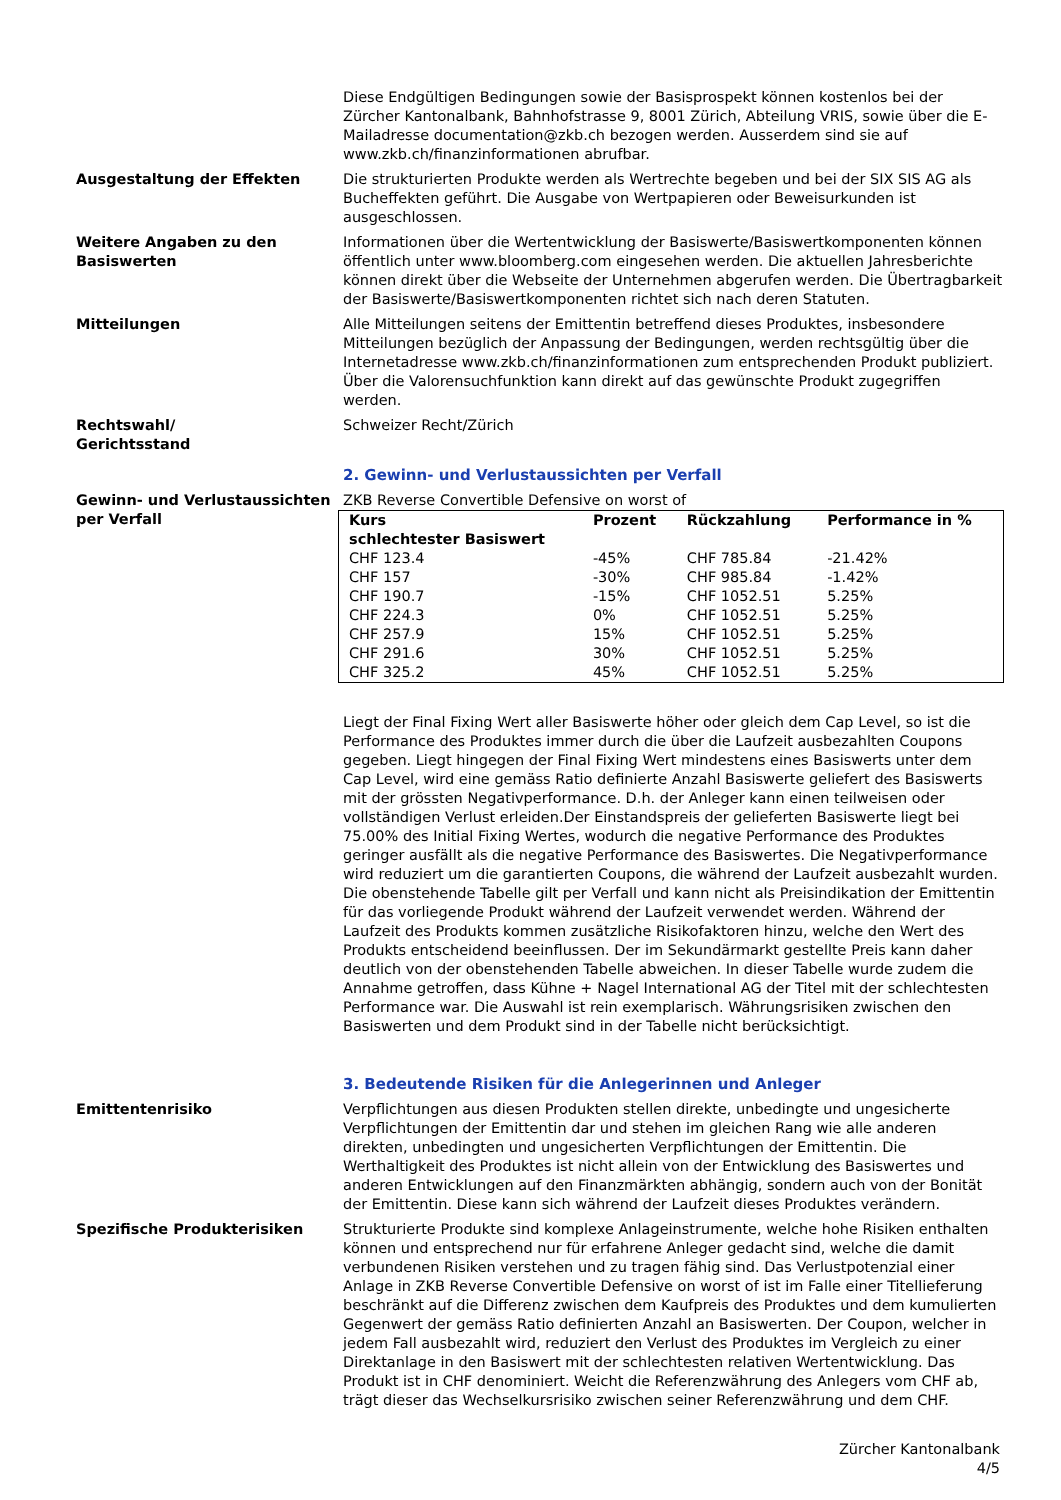Diese Endgültigen Bedingungen sowie der Basisprospekt können kostenlos bei der Zürcher Kantonalbank, Bahnhofstrasse 9, 8001 Zürich, Abteilung VRIS, sowie über die E-Mailadresse documentation@zkb.ch bezogen werden. Ausserdem sind sie auf www.zkb.ch/finanzinformationen abrufbar.
Ausgestaltung der Effekten Die strukturierten Produkte werden als Wertrechte begeben und bei der SIX SIS AG als Bucheffekten geführt. Die Ausgabe von Wertpapieren oder Beweisurkunden ist ausgeschlossen.
Weitere Angaben zu den Basiswerten
Informationen über die Wertentwicklung der Basiswerte/Basiswertkomponenten können öffentlich unter www.bloomberg.com eingesehen werden. Die aktuellen Jahresberichte können direkt über die Webseite der Unternehmen abgerufen werden. Die Übertragbarkeit der Basiswerte/Basiswertkomponenten richtet sich nach deren Statuten.
Mitteilungen Alle Mitteilungen seitens der Emittentin betreffend dieses Produktes, insbesondere Mitteilungen bezüglich der Anpassung der Bedingungen, werden rechtsgültig über die Internetadresse www.zkb.ch/finanzinformationen zum entsprechenden Produkt publiziert. Über die Valorensuchfunktion kann direkt auf das gewünschte Produkt zugegriffen werden.
Rechtswahl/
Gerichtsstand
Schweizer Recht/Zürich
2. Gewinn- und Verlustaussichten per Verfall
Gewinn- und Verlustaussichten per Verfall
ZKB Reverse Convertible Defensive on worst of
| Kurs schlechtester Basiswert | Prozent | Rückzahlung | Performance in % |
| --- | --- | --- | --- |
| CHF 123.4 | -45% | CHF 785.84 | -21.42% |
| CHF 157 | -30% | CHF 985.84 | -1.42% |
| CHF 190.7 | -15% | CHF 1052.51 | 5.25% |
| CHF 224.3 | 0% | CHF 1052.51 | 5.25% |
| CHF 257.9 | 15% | CHF 1052.51 | 5.25% |
| CHF 291.6 | 30% | CHF 1052.51 | 5.25% |
| CHF 325.2 | 45% | CHF 1052.51 | 5.25% |
Liegt der Final Fixing Wert aller Basiswerte höher oder gleich dem Cap Level, so ist die Performance des Produktes immer durch die über die Laufzeit ausbezahlten Coupons gegeben. Liegt hingegen der Final Fixing Wert mindestens eines Basiswerts unter dem Cap Level, wird eine gemäss Ratio definierte Anzahl Basiswerte geliefert des Basiswerts mit der grössten Negativperformance. D.h. der Anleger kann einen teilweisen oder vollständigen Verlust erleiden.Der Einstandspreis der gelieferten Basiswerte liegt bei 75.00% des Initial Fixing Wertes, wodurch die negative Performance des Produktes geringer ausfällt als die negative Performance des Basiswertes. Die Negativperformance wird reduziert um die garantierten Coupons, die während der Laufzeit ausbezahlt wurden.
Die obenstehende Tabelle gilt per Verfall und kann nicht als Preisindikation der Emittentin für das vorliegende Produkt während der Laufzeit verwendet werden. Während der Laufzeit des Produkts kommen zusätzliche Risikofaktoren hinzu, welche den Wert des Produkts entscheidend beeinflussen. Der im Sekundärmarkt gestellte Preis kann daher deutlich von der obenstehenden Tabelle abweichen. In dieser Tabelle wurde zudem die Annahme getroffen, dass Kühne + Nagel International AG der Titel mit der schlechtesten Performance war. Die Auswahl ist rein exemplarisch. Währungsrisiken zwischen den Basiswerten und dem Produkt sind in der Tabelle nicht berücksichtigt.
3. Bedeutende Risiken für die Anlegerinnen und Anleger
Emittentenrisiko Verpflichtungen aus diesen Produkten stellen direkte, unbedingte und ungesicherte Verpflichtungen der Emittentin dar und stehen im gleichen Rang wie alle anderen direkten, unbedingten und ungesicherten Verpflichtungen der Emittentin. Die Werthaltigkeit des Produktes ist nicht allein von der Entwicklung des Basiswertes und anderen Entwicklungen auf den Finanzmärkten abhängig, sondern auch von der Bonität der Emittentin. Diese kann sich während der Laufzeit dieses Produktes verändern.
Spezifische Produkterisiken Strukturierte Produkte sind komplexe Anlageinstrumente, welche hohe Risiken enthalten können und entsprechend nur für erfahrene Anleger gedacht sind, welche die damit verbundenen Risiken verstehen und zu tragen fähig sind. Das Verlustpotenzial einer Anlage in ZKB Reverse Convertible Defensive on worst of ist im Falle einer Titellieferung beschränkt auf die Differenz zwischen dem Kaufpreis des Produktes und dem kumulierten Gegenwert der gemäss Ratio definierten Anzahl an Basiswerten. Der Coupon, welcher in jedem Fall ausbezahlt wird, reduziert den Verlust des Produktes im Vergleich zu einer Direktanlage in den Basiswert mit der schlechtesten relativen Wertentwicklung. Das Produkt ist in CHF denominiert. Weicht die Referenzwährung des Anlegers vom CHF ab, trägt dieser das Wechselkursrisiko zwischen seiner Referenzwährung und dem CHF.
Zürcher Kantonalbank
4/5